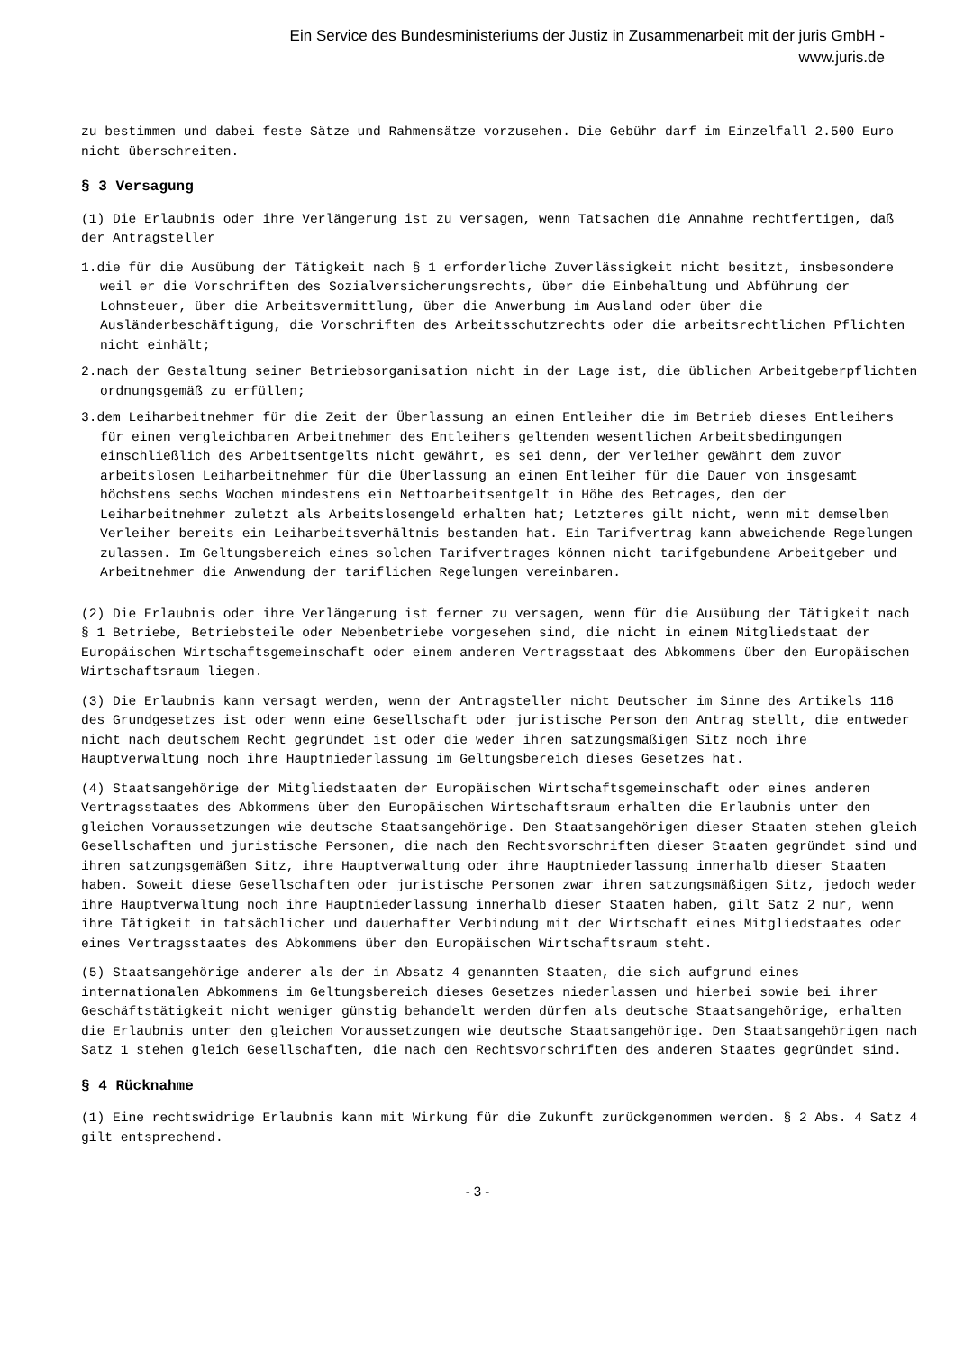Ein Service des Bundesministeriums der Justiz in Zusammenarbeit mit der juris GmbH -
www.juris.de
zu bestimmen und dabei feste Sätze und Rahmensätze vorzusehen. Die Gebühr darf im Einzelfall 2.500 Euro nicht überschreiten.
§ 3 Versagung
(1) Die Erlaubnis oder ihre Verlängerung ist zu versagen, wenn Tatsachen die Annahme rechtfertigen, daß der Antragsteller
1.die für die Ausübung der Tätigkeit nach § 1 erforderliche Zuverlässigkeit nicht besitzt, insbesondere weil er die Vorschriften des Sozialversicherungsrechts, über die Einbehaltung und Abführung der Lohnsteuer, über die Arbeitsvermittlung, über die Anwerbung im Ausland oder über die Ausländerbeschäftigung, die Vorschriften des Arbeitsschutzrechts oder die arbeitsrechtlichen Pflichten nicht einhält;
2.nach der Gestaltung seiner Betriebsorganisation nicht in der Lage ist, die üblichen Arbeitgeberpflichten ordnungsgemäß zu erfüllen;
3.dem Leiharbeitnehmer für die Zeit der Überlassung an einen Entleiher die im Betrieb dieses Entleihers für einen vergleichbaren Arbeitnehmer des Entleihers geltenden wesentlichen Arbeitsbedingungen einschließlich des Arbeitsentgelts nicht gewährt, es sei denn, der Verleiher gewährt dem zuvor arbeitslosen Leiharbeitnehmer für die Überlassung an einen Entleiher für die Dauer von insgesamt höchstens sechs Wochen mindestens ein Nettoarbeitsentgelt in Höhe des Betrages, den der Leiharbeitnehmer zuletzt als Arbeitslosengeld erhalten hat; Letzteres gilt nicht, wenn mit demselben Verleiher bereits ein Leiharbeitsverhältnis bestanden hat. Ein Tarifvertrag kann abweichende Regelungen zulassen. Im Geltungsbereich eines solchen Tarifvertrages können nicht tarifgebundene Arbeitgeber und Arbeitnehmer die Anwendung der tariflichen Regelungen vereinbaren.
(2) Die Erlaubnis oder ihre Verlängerung ist ferner zu versagen, wenn für die Ausübung der Tätigkeit nach § 1 Betriebe, Betriebsteile oder Nebenbetriebe vorgesehen sind, die nicht in einem Mitgliedstaat der Europäischen Wirtschaftsgemeinschaft oder einem anderen Vertragsstaat des Abkommens über den Europäischen Wirtschaftsraum liegen.
(3) Die Erlaubnis kann versagt werden, wenn der Antragsteller nicht Deutscher im Sinne des Artikels 116 des Grundgesetzes ist oder wenn eine Gesellschaft oder juristische Person den Antrag stellt, die entweder nicht nach deutschem Recht gegründet ist oder die weder ihren satzungsmäßigen Sitz noch ihre Hauptverwaltung noch ihre Hauptniederlassung im Geltungsbereich dieses Gesetzes hat.
(4) Staatsangehörige der Mitgliedstaaten der Europäischen Wirtschaftsgemeinschaft oder eines anderen Vertragsstaates des Abkommens über den Europäischen Wirtschaftsraum erhalten die Erlaubnis unter den gleichen Voraussetzungen wie deutsche Staatsangehörige. Den Staatsangehörigen dieser Staaten stehen gleich Gesellschaften und juristische Personen, die nach den Rechtsvorschriften dieser Staaten gegründet sind und ihren satzungsgemäßen Sitz, ihre Hauptverwaltung oder ihre Hauptniederlassung innerhalb dieser Staaten haben. Soweit diese Gesellschaften oder juristische Personen zwar ihren satzungsmäßigen Sitz, jedoch weder ihre Hauptverwaltung noch ihre Hauptniederlassung innerhalb dieser Staaten haben, gilt Satz 2 nur, wenn ihre Tätigkeit in tatsächlicher und dauerhafter Verbindung mit der Wirtschaft eines Mitgliedstaates oder eines Vertragsstaates des Abkommens über den Europäischen Wirtschaftsraum steht.
(5) Staatsangehörige anderer als der in Absatz 4 genannten Staaten, die sich aufgrund eines internationalen Abkommens im Geltungsbereich dieses Gesetzes niederlassen und hierbei sowie bei ihrer Geschäftstätigkeit nicht weniger günstig behandelt werden dürfen als deutsche Staatsangehörige, erhalten die Erlaubnis unter den gleichen Voraussetzungen wie deutsche Staatsangehörige. Den Staatsangehörigen nach Satz 1 stehen gleich Gesellschaften, die nach den Rechtsvorschriften des anderen Staates gegründet sind.
§ 4 Rücknahme
(1) Eine rechtswidrige Erlaubnis kann mit Wirkung für die Zukunft zurückgenommen werden. § 2 Abs. 4 Satz 4 gilt entsprechend.
- 3 -